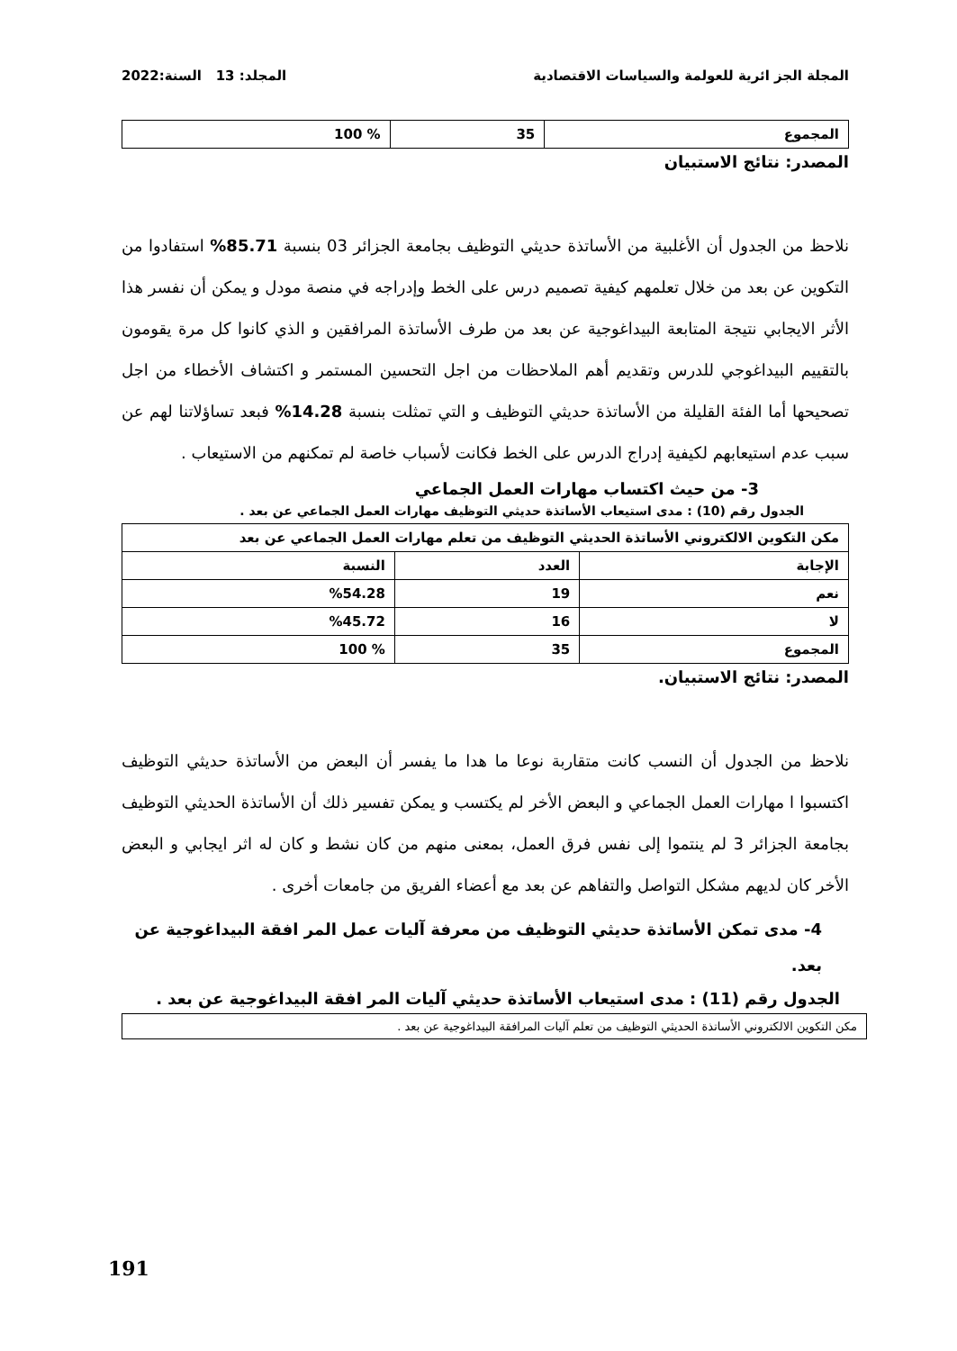المجلة الجز ائرية للعولمة والسياسات الاقتصادية المجلد: 13 السنة:2022
| المجموع | 35 | % 100 |
المصدر: نتائج الاستبيان
نلاحظ من الجدول أن الأغلبية من الأساتذة حديثي التوظيف بجامعة الجزائر 03 بنسبة 85.71% استفادوا من التكوين عن بعد من خلال تعلمهم كيفية تصميم درس على الخط وإدراجه في منصة مودل و يمكن أن نفسر هذا الأثر الايجابي نتيجة المتابعة البيداغوجية عن بعد من طرف الأساتذة المرافقين و الذي كانوا كل مرة يقومون بالتقييم البيداغوجي للدرس وتقديم أهم الملاحظات من اجل التحسين المستمر و اكتشاف الأخطاء من اجل تصحيحها أما الفئة القليلة من الأساتذة حديثي التوظيف و التي تمثلت بنسبة 14.28% فبعد تساؤلاتنا لهم عن سبب عدم استيعابهم لكيفية إدراج الدرس على الخط فكانت لأسباب خاصة لم تمكنهم من الاستيعاب .
3- من حيث اكتساب مهارات العمل الجماعي
الجدول رقم (10) : مدى استيعاب الأساتذة حديثي التوظيف مهارات العمل الجماعي عن بعد .
| مكن التكوين الالكتروني الأساتذة الحديثي التوظيف من تعلم مهارات العمل الجماعي عن بعد | | |
| --- | --- | --- |
| الإجابة | العدد | النسبة |
| نعم | 19 | %54.28 |
| لا | 16 | %45.72 |
| المجموع | 35 | % 100 |
المصدر: نتائج الاستبيان.
نلاحظ من الجدول أن النسب كانت متقاربة نوعا ما هدا ما يفسر أن البعض من الأساتذة حديثي التوظيف اكتسبوا ا مهارات العمل الجماعي و البعض الأخر لم يكتسب و يمكن تفسير ذلك أن الأساتذة الحديثي التوظيف بجامعة الجزائر 3 لم ينتموا إلى نفس فرق العمل، بمعنى منهم من كان نشط و كان له اثر ايجابي و البعض الأخر كان لديهم مشكل التواصل والتفاهم عن بعد مع أعضاء الفريق من جامعات أخرى .
4- مدى تمكن الأساتذة حديثي التوظيف من معرفة آليات عمل المر افقة البيداغوجية عن بعد.
الجدول رقم (11) : مدى استيعاب الأساتذة حديثي آليات المر افقة البيداغوجية عن بعد .
| مكن التكوين الالكتروني الأساتذة الحديثي التوظيف من تعلم آليات المرافقة البيداغوجية عن بعد . |
191